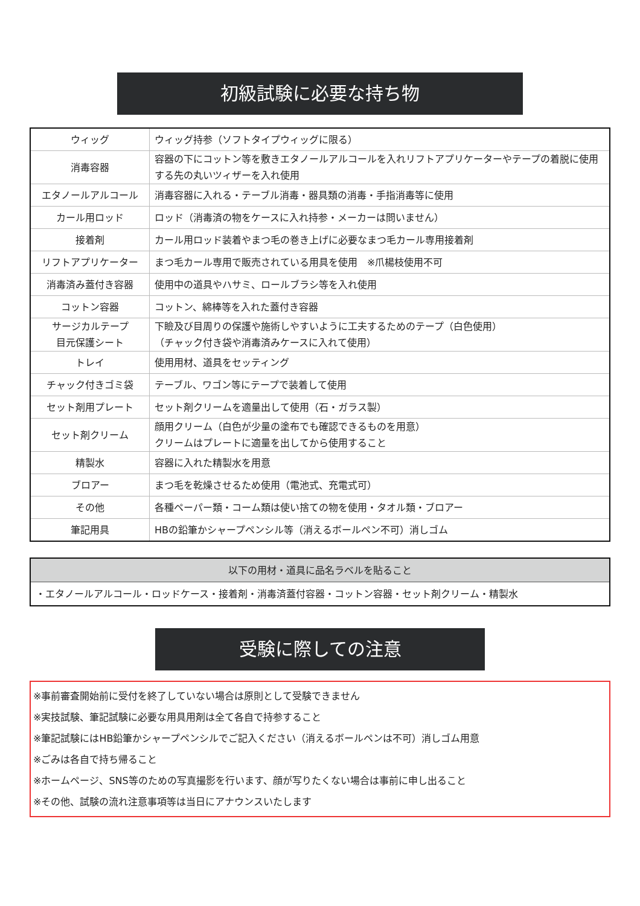初級試験に必要な持ち物
| ウィッグ | ウィッグ持参（ソフトタイプウィッグに限る） |
| 消毒容器 | 容器の下にコットン等を敷きエタノールアルコールを入れリフトアプリケーターやテープの着脱に使用する先の丸いツィザーを入れ使用 |
| エタノールアルコール | 消毒容器に入れる・テーブル消毒・器具類の消毒・手指消毒等に使用 |
| カール用ロッド | ロッド（消毒済の物をケースに入れ持参・メーカーは問いません） |
| 接着剤 | カール用ロッド装着やまつ毛の巻き上げに必要なまつ毛カール専用接着剤 |
| リフトアプリケーター | まつ毛カール専用で販売されている用具を使用 ※爪楊枝使用不可 |
| 消毒済み蓋付き容器 | 使用中の道具やハサミ、ロールブラシ等を入れ使用 |
| コットン容器 | コットン、綿棒等を入れた蓋付き容器 |
| サージカルテープ 目元保護シート | 下瞼及び目周りの保護や施術しやすいように工夫するためのテープ（白色使用） （チャック付き袋や消毒済みケースに入れて使用） |
| トレイ | 使用用材、道具をセッティング |
| チャック付きゴミ袋 | テーブル、ワゴン等にテープで装着して使用 |
| セット剤用プレート | セット剤クリームを適量出して使用（石・ガラス製） |
| セット剤クリーム | 顔用クリーム（白色が少量の塗布でも確認できるものを用意） クリームはプレートに適量を出してから使用すること |
| 精製水 | 容器に入れた精製水を用意 |
| ブロアー | まつ毛を乾燥させるため使用（電池式、充電式可） |
| その他 | 各種ペーパー類・コーム類は使い捨ての物を使用・タオル類・ブロアー |
| 筆記用具 | HBの鉛筆かシャープペンシル等（消えるボールペン不可）消しゴム |
| 以下の用材・道具に品名ラベルを貼ること |
| ・エタノールアルコール・ロッドケース・接着剤・消毒済蓋付容器・コットン容器・セット剤クリーム・精製水 |
受験に際しての注意
※事前審査開始前に受付を終了していない場合は原則として受験できません
※実技試験、筆記試験に必要な用具用剤は全て各自で持参すること
※筆記試験にはHB鉛筆かシャープペンシルでご記入ください（消えるボールペンは不可）消しゴム用意
※ごみは各自で持ち帰ること
※ホームページ、SNS等のための写真撮影を行います、顔が写りたくない場合は事前に申し出ること
※その他、試験の流れ注意事項等は当日にアナウンスいたします